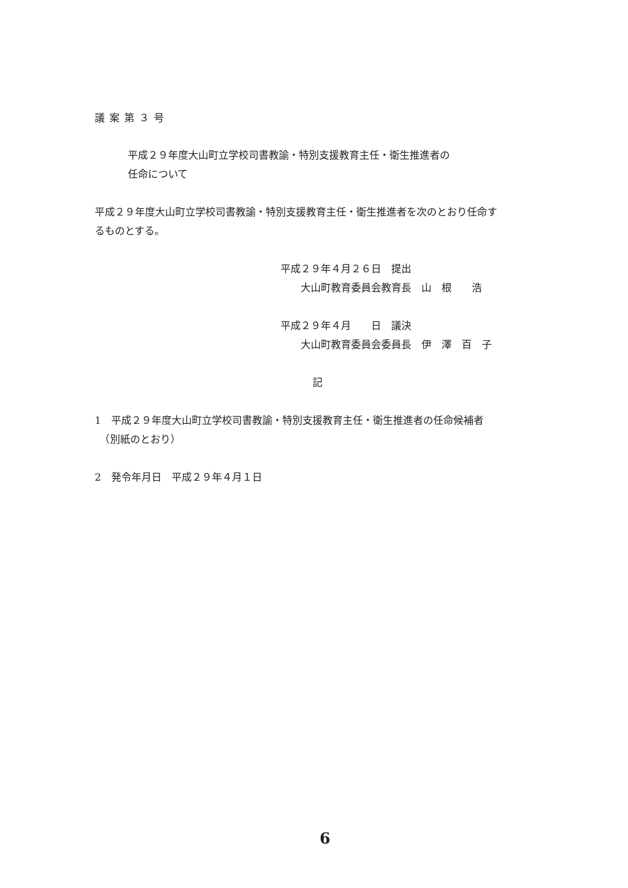議案第３号
平成２９年度大山町立学校司書教諭・特別支援教育主任・衛生推進者の
任命について
平成２９年度大山町立学校司書教諭・特別支援教育主任・衛生推進者を次のとおり任命す
るものとする。
平成２９年４月２６日　提出
　　大山町教育委員会教育長　山　根　　浩
平成２９年４月　　日　議決
　　大山町教育委員会委員長　伊　澤　百　子
記
1　平成２９年度大山町立学校司書教諭・特別支援教育主任・衛生推進者の任命候補者
　（別紙のとおり）
2　発令年月日　平成２９年４月１日
6